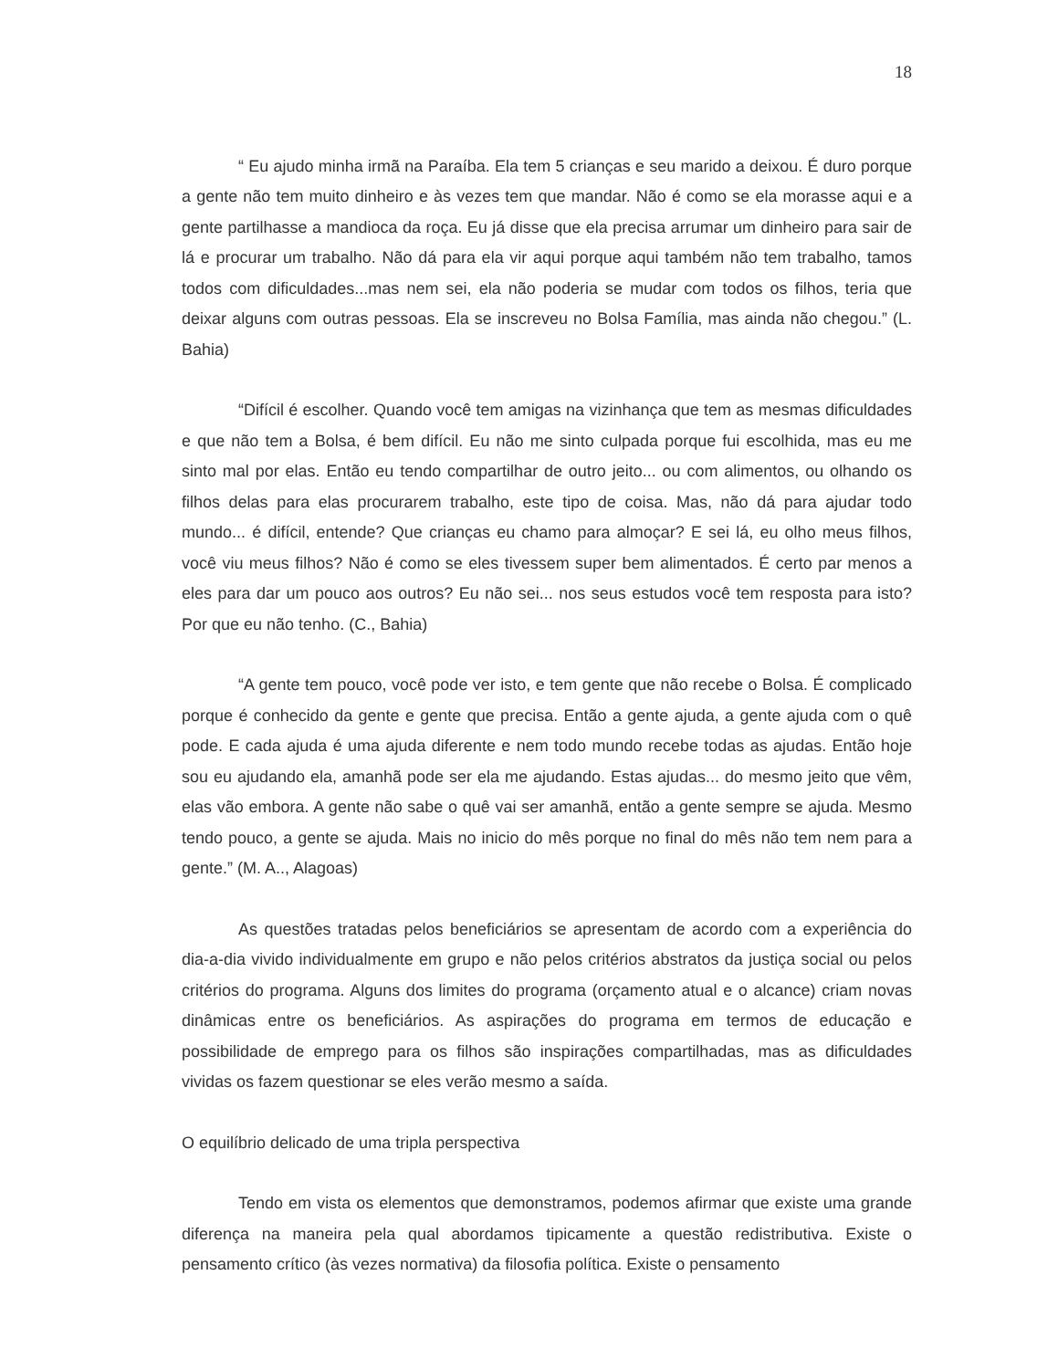18
“ Eu ajudo minha irmã na Paraíba. Ela tem 5 crianças e seu marido a deixou. É duro porque a gente não tem muito dinheiro e às vezes tem que mandar. Não é como se ela morasse aqui e a gente partilhasse a mandioca da roça. Eu já disse que ela precisa arrumar um dinheiro para sair de lá e procurar um trabalho. Não dá para ela vir aqui porque aqui também não tem trabalho, tamos todos com dificuldades...mas nem sei, ela não poderia se mudar com todos os filhos, teria que deixar alguns com outras pessoas. Ela se inscreveu no Bolsa Família, mas ainda não chegou.” (L. Bahia)
“Difícil é escolher. Quando você tem amigas na vizinhança que tem as mesmas dificuldades e que não tem a Bolsa, é bem difícil. Eu não me sinto culpada porque fui escolhida, mas eu me sinto mal por elas. Então eu tendo compartilhar de outro jeito... ou com alimentos, ou olhando os filhos delas para elas procurarem trabalho, este tipo de coisa. Mas, não dá para ajudar todo mundo... é difícil, entende? Que crianças eu chamo para almoçar? E sei lá, eu olho meus filhos, você viu meus filhos? Não é como se eles tivessem super bem alimentados. É certo par menos a eles para dar um pouco aos outros? Eu não sei... nos seus estudos você tem resposta para isto? Por que eu não tenho. (C., Bahia)
“A gente tem pouco, você pode ver isto, e tem gente que não recebe o Bolsa. É complicado porque é conhecido da gente e gente que precisa. Então a gente ajuda, a gente ajuda com o quê pode. E cada ajuda é uma ajuda diferente e nem todo mundo recebe todas as ajudas. Então hoje sou eu ajudando ela, amanhã pode ser ela me ajudando. Estas ajudas... do mesmo jeito que vêm, elas vão embora. A gente não sabe o quê vai ser amanhã, então a gente sempre se ajuda. Mesmo tendo pouco, a gente se ajuda. Mais no inicio do mês porque no final do mês não tem nem para a gente.” (M. A.., Alagoas)
As questões tratadas pelos beneficiários se apresentam de acordo com a experiência do dia-a-dia vivido individualmente em grupo e não pelos critérios abstratos da justiça social ou pelos critérios do programa. Alguns dos limites do programa (orçamento atual e o alcance) criam novas dinâmicas entre os beneficiários. As aspirações do programa em termos de educação e possibilidade de emprego para os filhos são inspirações compartilhadas, mas as dificuldades vividas os fazem questionar se eles verão mesmo a saída.
O equilíbrio delicado de uma tripla perspectiva
Tendo em vista os elementos que demonstramos, podemos afirmar que existe uma grande diferença na maneira pela qual abordamos tipicamente a questão redistributiva. Existe o pensamento crítico (às vezes normativa) da filosofia política. Existe o pensamento